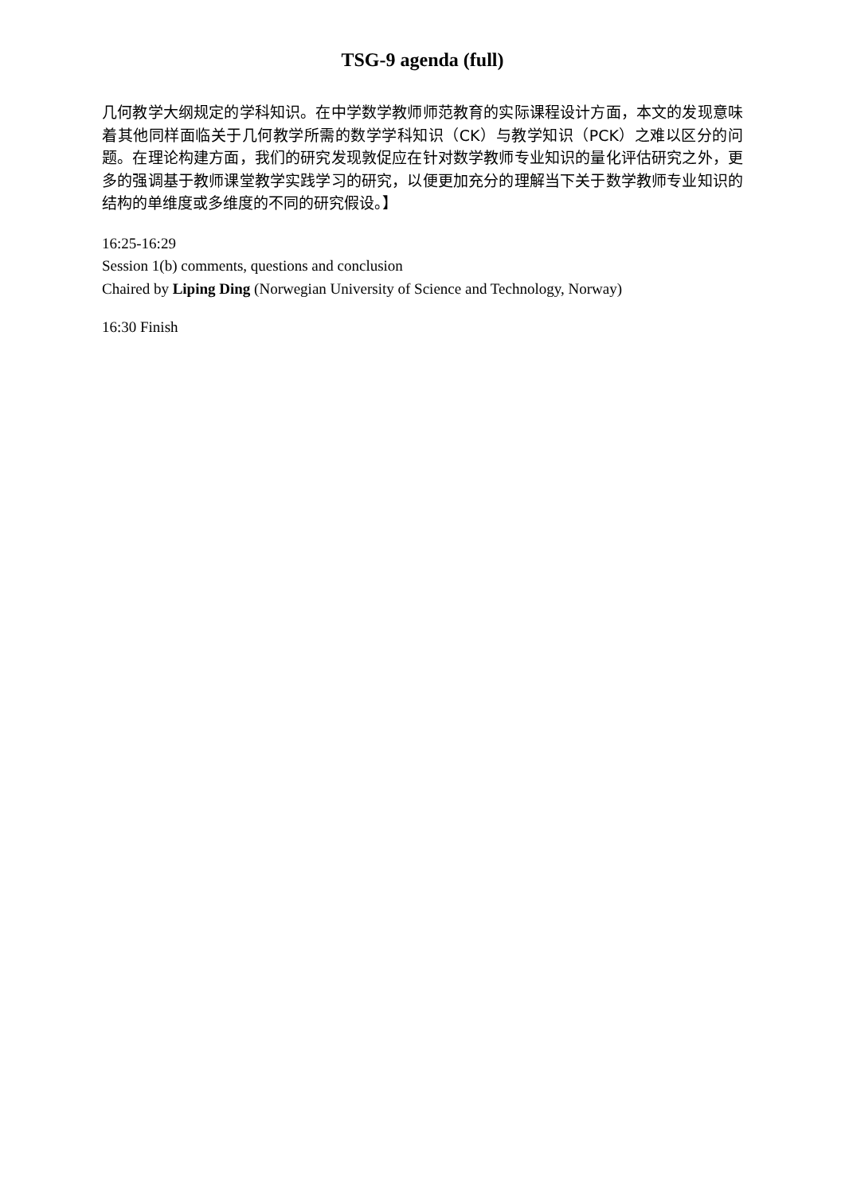TSG-9 agenda (full)
几何教学大纲规定的学科知识。在中学数学教师师范教育的实际课程设计方面，本文的发现意味着其他同样面临关于几何教学所需的数学学科知识（CK）与教学知识（PCK）之难以区分的问题。在理论构建方面，我们的研究发现敦促应在针对数学教师专业知识的量化评估研究之外，更多的强调基于教师课堂教学实践学习的研究，以便更加充分的理解当下关于数学教师专业知识的结构的单维度或多维度的不同的研究假设。】
16:25-16:29
Session 1(b) comments, questions and conclusion
Chaired by Liping Ding (Norwegian University of Science and Technology, Norway)
16:30 Finish